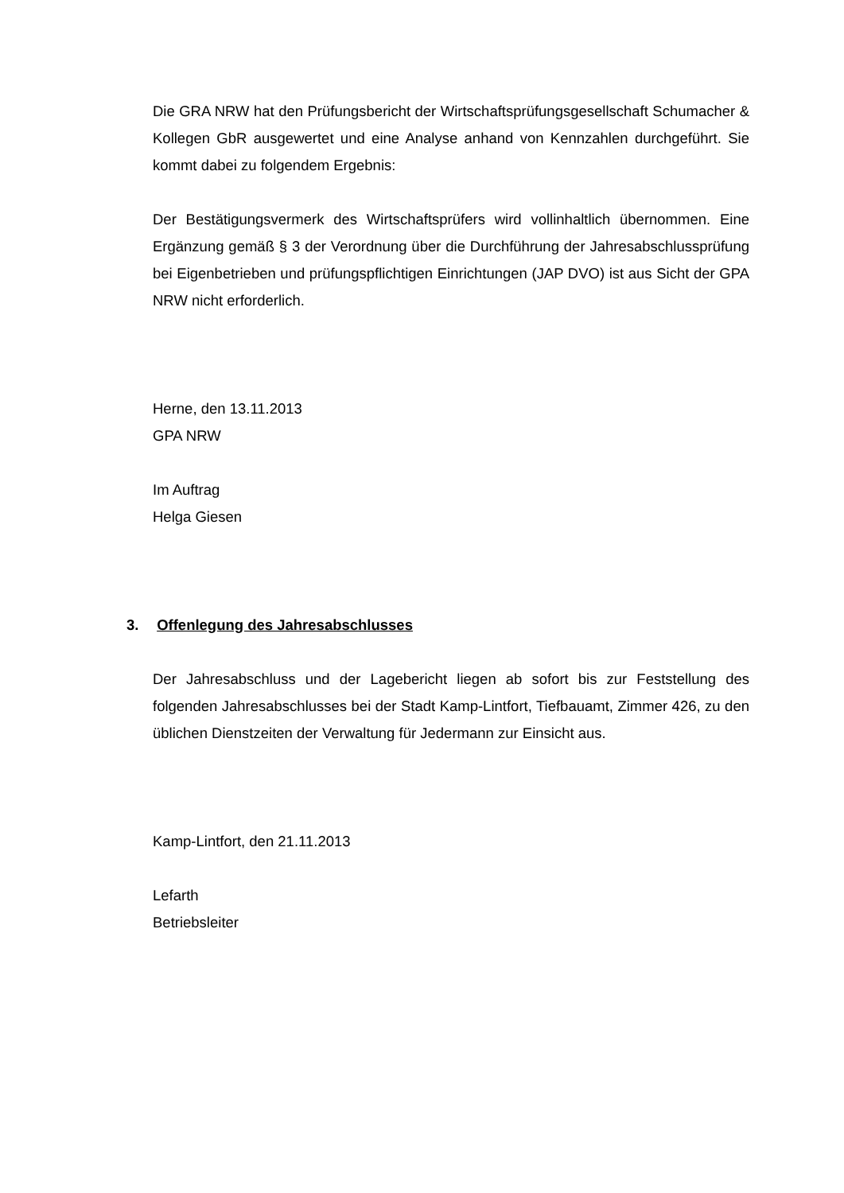Die GRA NRW hat den Prüfungsbericht der Wirtschaftsprüfungsgesellschaft Schumacher & Kollegen GbR ausgewertet und eine Analyse anhand von Kennzahlen durchgeführt. Sie kommt dabei zu folgendem Ergebnis:
Der Bestätigungsvermerk des Wirtschaftsprüfers wird vollinhaltlich übernommen. Eine Ergänzung gemäß § 3 der Verordnung über die Durchführung der Jahresabschlussprüfung bei Eigenbetrieben und prüfungspflichtigen Einrichtungen (JAP DVO) ist aus Sicht der GPA NRW nicht erforderlich.
Herne, den 13.11.2013
GPA NRW
Im Auftrag
Helga Giesen
3. Offenlegung des Jahresabschlusses
Der Jahresabschluss und der Lagebericht liegen ab sofort bis zur Feststellung des folgenden Jahresabschlusses bei der Stadt Kamp-Lintfort, Tiefbauamt, Zimmer 426, zu den üblichen Dienstzeiten der Verwaltung für Jedermann zur Einsicht aus.
Kamp-Lintfort, den 21.11.2013
Lefarth
Betriebsleiter